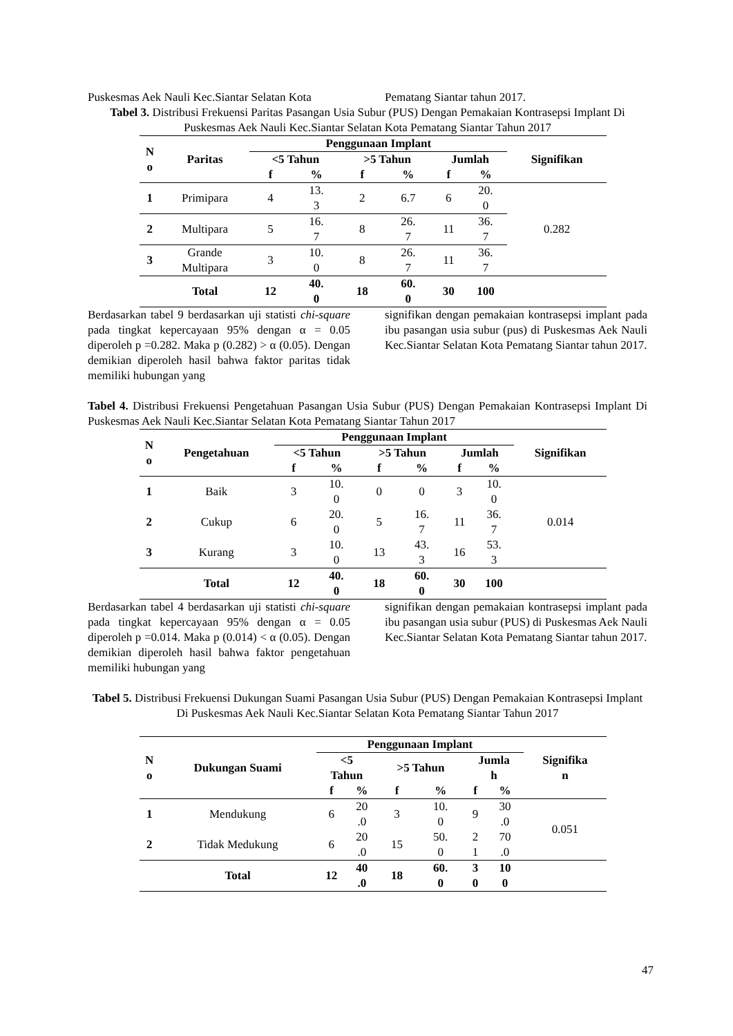Puskesmas Aek Nauli Kec.Siantar Selatan Kota
Pematang Siantar tahun 2017.
Tabel 3. Distribusi Frekuensi Paritas Pasangan Usia Subur (PUS) Dengan Pemakaian Kontrasepsi Implant Di Puskesmas Aek Nauli Kec.Siantar Selatan Kota Pematang Siantar Tahun 2017
| N o | Paritas | Penggunaan Implant | | | | | | Signifikan |
| --- | --- | --- | --- | --- | --- | --- | --- | --- |
| | | <5 Tahun | | >5 Tahun | | Jumlah | | |
| | | f | % | f | % | f | % | |
| 1 | Primipara | 4 | 13. 3 | 2 | 6.7 | 6 | 20. 0 | 0.282 |
| 2 | Multipara | 5 | 16. 7 | 8 | 26. 7 | 11 | 36. 7 | |
| 3 | Grande Multipara | 3 | 10. 0 | 8 | 26. 7 | 11 | 36. 7 | |
| | Total | 12 | 40. 0 | 18 | 60. 0 | 30 | 100 | |
Berdasarkan tabel 9 berdasarkan uji statisti chi-square pada tingkat kepercayaan 95% dengan α = 0.05 diperoleh p =0.282. Maka p (0.282) > α (0.05). Dengan demikian diperoleh hasil bahwa faktor paritas tidak memiliki hubungan yang
signifikan dengan pemakaian kontrasepsi implant pada ibu pasangan usia subur (pus) di Puskesmas Aek Nauli Kec.Siantar Selatan Kota Pematang Siantar tahun 2017.
Tabel 4. Distribusi Frekuensi Pengetahuan Pasangan Usia Subur (PUS) Dengan Pemakaian Kontrasepsi Implant Di Puskesmas Aek Nauli Kec.Siantar Selatan Kota Pematang Siantar Tahun 2017
| N o | Pengetahuan | Penggunaan Implant | | | | | | Signifikan |
| --- | --- | --- | --- | --- | --- | --- | --- | --- |
| | | <5 Tahun | | >5 Tahun | | Jumlah | | |
| | | f | % | f | % | f | % | |
| 1 | Baik | 3 | 10. 0 | 0 | 0 | 3 | 10. 0 | 0.014 |
| 2 | Cukup | 6 | 20. 0 | 5 | 16. 7 | 11 | 36. 7 | |
| 3 | Kurang | 3 | 10. 0 | 13 | 43. 3 | 16 | 53. 3 | |
| | Total | 12 | 40. 0 | 18 | 60. 0 | 30 | 100 | |
Berdasarkan tabel 4 berdasarkan uji statisti chi-square pada tingkat kepercayaan 95% dengan α = 0.05 diperoleh p =0.014. Maka p (0.014) < α (0.05). Dengan demikian diperoleh hasil bahwa faktor pengetahuan memiliki hubungan yang
signifikan dengan pemakaian kontrasepsi implant pada ibu pasangan usia subur (PUS) di Puskesmas Aek Nauli Kec.Siantar Selatan Kota Pematang Siantar tahun 2017.
Tabel 5. Distribusi Frekuensi Dukungan Suami Pasangan Usia Subur (PUS) Dengan Pemakaian Kontrasepsi Implant Di Puskesmas Aek Nauli Kec.Siantar Selatan Kota Pematang Siantar Tahun 2017
| N o | Dukungan Suami | Penggunaan Implant | | | | | | Signifika n |
| --- | --- | --- | --- | --- | --- | --- | --- | --- |
| | | <5 Tahun | | >5 Tahun | | Jumla h | | |
| | | f | % | f | % | f | % | |
| 1 | Mendukung | 6 | 20 .0 | 3 | 10. 0 | 9 | 30 .0 | 0.051 |
| 2 | Tidak Medukung | 6 | 20 .0 | 15 | 50. 0 | 2 1 | 70 .0 | |
| | Total | 12 | 40 .0 | 18 | 60. 0 | 3 0 | 10 0 | |
47